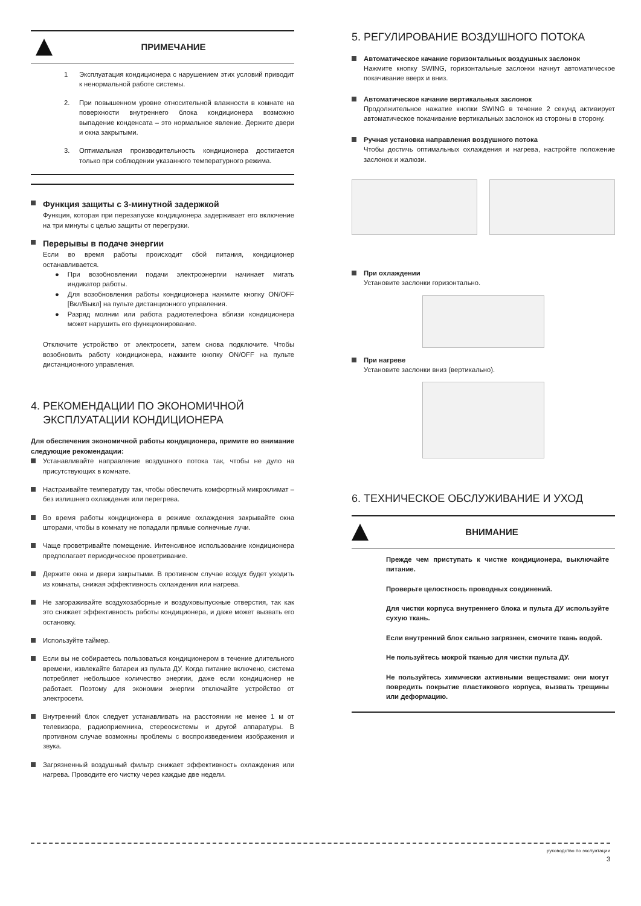ПРИМЕЧАНИЕ
1 Эксплуатация кондиционера с нарушением этих условий приводит к ненормальной работе системы.
2. При повышенном уровне относительной влажности в комнате на поверхности внутреннего блока кондиционера возможно выпадение конденсата – это нормальное явление. Держите двери и окна закрытыми.
3. Оптимальная производительность кондиционера достигается только при соблюдении указанного температурного режима.
Функция защиты с 3-минутной задержкой
Функция, которая при перезапуске кондиционера задерживает его включение на три минуты с целью защиты от перегрузки.
Перерывы в подаче энергии
Если во время работы происходит сбой питания, кондиционер останавливается.
● При возобновлении подачи электроэнергии начинает мигать индикатор работы.
● Для возобновления работы кондиционера нажмите кнопку ON/OFF [Вкл/Выкл] на пульте дистанционного управления.
● Разряд молнии или работа радиотелефона вблизи кондиционера может нарушить его функционирование.
Отключите устройство от электросети, затем снова подключите. Чтобы возобновить работу кондиционера, нажмите кнопку ON/OFF на пульте дистанционного управления.
4. РЕКОМЕНДАЦИИ ПО ЭКОНОМИЧНОЙ
ЭКСПЛУАТАЦИИ КОНДИЦИОНЕРА
Для обеспечения экономичной работы кондиционера, примите во внимание следующие рекомендации:
Устанавливайте направление воздушного потока так, чтобы не дуло на присутствующих в комнате.
Настраивайте температуру так, чтобы обеспечить комфортный микроклимат – без излишнего охлаждения или перегрева.
Во время работы кондиционера в режиме охлаждения закрывайте окна шторами, чтобы в комнату не попадали прямые солнечные лучи.
Чаще проветривайте помещение. Интенсивное использование кондиционера предполагает периодическое проветривание.
Держите окна и двери закрытыми. В противном случае воздух будет уходить из комнаты, снижая эффективность охлаждения или нагрева.
Не загораживайте воздухозаборные и воздуховыпускные отверстия, так как это снижает эффективность работы кондиционера, и даже может вызвать его остановку.
Используйте таймер.
Если вы не собираетесь пользоваться кондиционером в течение длительного времени, извлекайте батареи из пульта ДУ. Когда питание включено, система потребляет небольшое количество энергии, даже если кондиционер не работает. Поэтому для экономии энергии отключайте устройство от электросети.
Внутренний блок следует устанавливать на расстоянии не менее 1 м от телевизора, радиоприемника, стереосистемы и другой аппаратуры. В противном случае возможны проблемы с воспроизведением изображения и звука.
Загрязненный воздушный фильтр снижает эффективность охлаждения или нагрева. Проводите его чистку через каждые две недели.
5. РЕГУЛИРОВАНИЕ ВОЗДУШНОГО ПОТОКА
Автоматическое качание горизонтальных воздушных заслонок
Нажмите кнопку SWING, горизонтальные заслонки начнут автоматическое покачивание вверх и вниз.
Автоматическое качание вертикальных заслонок
Продолжительное нажатие кнопки SWING в течение 2 секунд активирует автоматическое покачивание вертикальных заслонок из стороны в сторону.
Ручная установка направления воздушного потока
Чтобы достичь оптимальных охлаждения и нагрева, настройте положение заслонок и жалюзи.
При охлаждении
Установите заслонки горизонтально.
При нагреве
Установите заслонки вниз (вертикально).
6. ТЕХНИЧЕСКОЕ ОБСЛУЖИВАНИЕ И УХОД
ВНИМАНИЕ
Прежде чем приступать к чистке кондиционера, выключайте питание.
Проверьте целостность проводных соединений.
Для чистки корпуса внутреннего блока и пульта ДУ используйте сухую ткань.
Если внутренний блок сильно загрязнен, смочите ткань водой.
Не пользуйтесь мокрой тканью для чистки пульта ДУ.
Не пользуйтесь химически активными веществами: они могут повредить покрытие пластикового корпуса, вызвать трещины или деформацию.
руководство по экслуатации
3